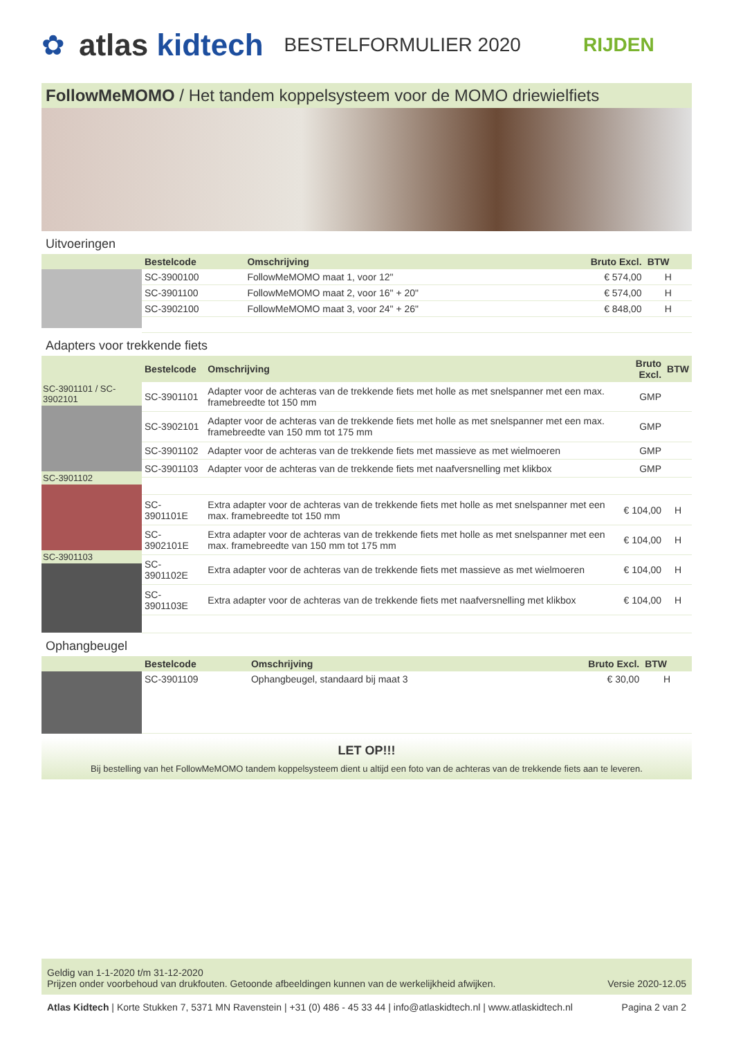✿ atlas kidtech BESTELFORMULIER 2020 RIJDEN
FollowMeMOMO / Het tandem koppelsysteem voor de MOMO driewielfiets
Uitvoeringen
| | Bestelcode | Omschrijving | Bruto Excl. | BTW |
| --- | --- | --- | --- | --- |
| | SC-3900100 | FollowMeMOMO maat 1, voor 12" | € 574,00 | H |
| | SC-3901100 | FollowMeMOMO maat 2, voor 16" + 20" | € 574,00 | H |
| | SC-3902100 | FollowMeMOMO maat 3, voor 24" + 26" | € 848,00 | H |
Adapters voor trekkende fiets
| | Bestelcode | Omschrijving | Bruto Excl. | BTW |
| --- | --- | --- | --- | --- |
| SC-3901101 / SC-3902101 SC-3901102 SC-3901103 | SC-3901101 | Adapter voor de achteras van de trekkende fiets met holle as met snelspanner met een max. framebreedte tot 150 mm | GMP | |
| | SC-3902101 | Adapter voor de achteras van de trekkende fiets met holle as met snelspanner met een max. framebreedte van 150 mm tot 175 mm | GMP | |
| | SC-3901102 | Adapter voor de achteras van de trekkende fiets met massieve as met wielmoeren | GMP | |
| | SC-3901103 | Adapter voor de achteras van de trekkende fiets met naafversnelling met klikbox | GMP | |
| | SC-3901101E | Extra adapter voor de achteras van de trekkende fiets met holle as met snelspanner met een max. framebreedte tot 150 mm | € 104,00 | H |
| | SC-3902101E | Extra adapter voor de achteras van de trekkende fiets met holle as met snelspanner met een max. framebreedte van 150 mm tot 175 mm | € 104,00 | H |
| | SC-3901102E | Extra adapter voor de achteras van de trekkende fiets met massieve as met wielmoeren | € 104,00 | H |
| | SC-3901103E | Extra adapter voor de achteras van de trekkende fiets met naafversnelling met klikbox | € 104,00 | H |
Ophangbeugel
| | Bestelcode | Omschrijving | Bruto Excl. | BTW |
| --- | --- | --- | --- | --- |
| | SC-3901109 | Ophangbeugel, standaard bij maat 3 | € 30,00 | H |
LET OP!!!
Bij bestelling van het FollowMeMOMO tandem koppelsysteem dient u altijd een foto van de achteras van de trekkende fiets aan te leveren.
Geldig van 1-1-2020 t/m 31-12-2020
Prijzen onder voorbehoud van drukfouten. Getoonde afbeeldingen kunnen van de werkelijkheid afwijken.
Versie 2020-12.05
Atlas Kidtech | Korte Stukken 7, 5371 MN Ravenstein | +31 (0) 486 - 45 33 44 | info@atlaskidtech.nl | www.atlaskidtech.nl
Pagina 2 van 2